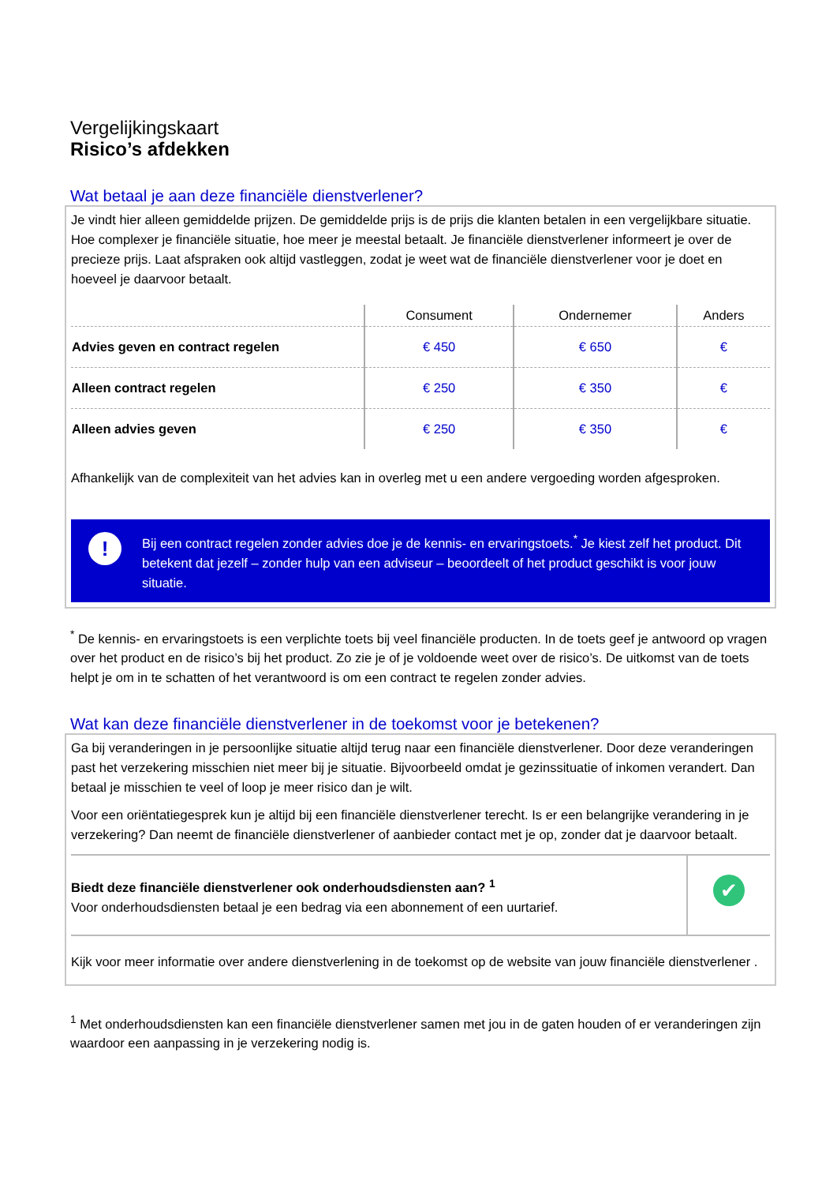Vergelijkingskaart
Risico’s afdekken
Wat betaal je aan deze financiële dienstverlener?
Je vindt hier alleen gemiddelde prijzen. De gemiddelde prijs is de prijs die klanten betalen in een vergelijkbare situatie. Hoe complexer je financiële situatie, hoe meer je meestal betaalt. Je financiële dienstverlener informeert je over de precieze prijs. Laat afspraken ook altijd vastleggen, zodat je weet wat de financiële dienstverlener voor je doet en hoeveel je daarvoor betaalt.
| | Consument | Ondernemer | Anders |
| --- | --- | --- | --- |
| Advies geven en contract regelen | € 450 | € 650 | € |
| Alleen contract regelen | € 250 | € 350 | € |
| Alleen advies geven | € 250 | € 350 | € |
Afhankelijk van de complexiteit van het advies kan in overleg met u een andere vergoeding worden afgesproken.
!
Bij een contract regelen zonder advies doe je de kennis- en ervaringstoets.<sup>*</sup> Je kiest zelf het product. Dit betekent dat jezelf – zonder hulp van een adviseur – beoordeelt of het product geschikt is voor jouw situatie.
<sup>*</sup> De kennis- en ervaringstoets is een verplichte toets bij veel financiële producten. In de toets geef je antwoord op vragen over het product en de risico’s bij het product. Zo zie je of je voldoende weet over de risico’s. De uitkomst van de toets helpt je om in te schatten of het verantwoord is om een contract te regelen zonder advies.
Wat kan deze financiële dienstverlener in de toekomst voor je betekenen?
Ga bij veranderingen in je persoonlijke situatie altijd terug naar een financiële dienstverlener. Door deze veranderingen past het verzekering misschien niet meer bij je situatie. Bijvoorbeeld omdat je gezinssituatie of inkomen verandert. Dan betaal je misschien te veel of loop je meer risico dan je wilt.
Voor een oriëntatiegesprek kun je altijd bij een financiële dienstverlener terecht. Is er een belangrijke verandering in je verzekering? Dan neemt de financiële dienstverlener of aanbieder contact met je op, zonder dat je daarvoor betaalt.
Biedt deze financiële dienstverlener ook onderhoudsdiensten aan? <sup>1</sup>
Voor onderhoudsdiensten betaal je een bedrag via een abonnement of een uurtarief.
✔
Kijk voor meer informatie over andere dienstverlening in de toekomst op de website van jouw financiële dienstverlener .
<sup>1</sup> Met onderhoudsdiensten kan een financiële dienstverlener samen met jou in de gaten houden of er veranderingen zijn waardoor een aanpassing in je verzekering nodig is.